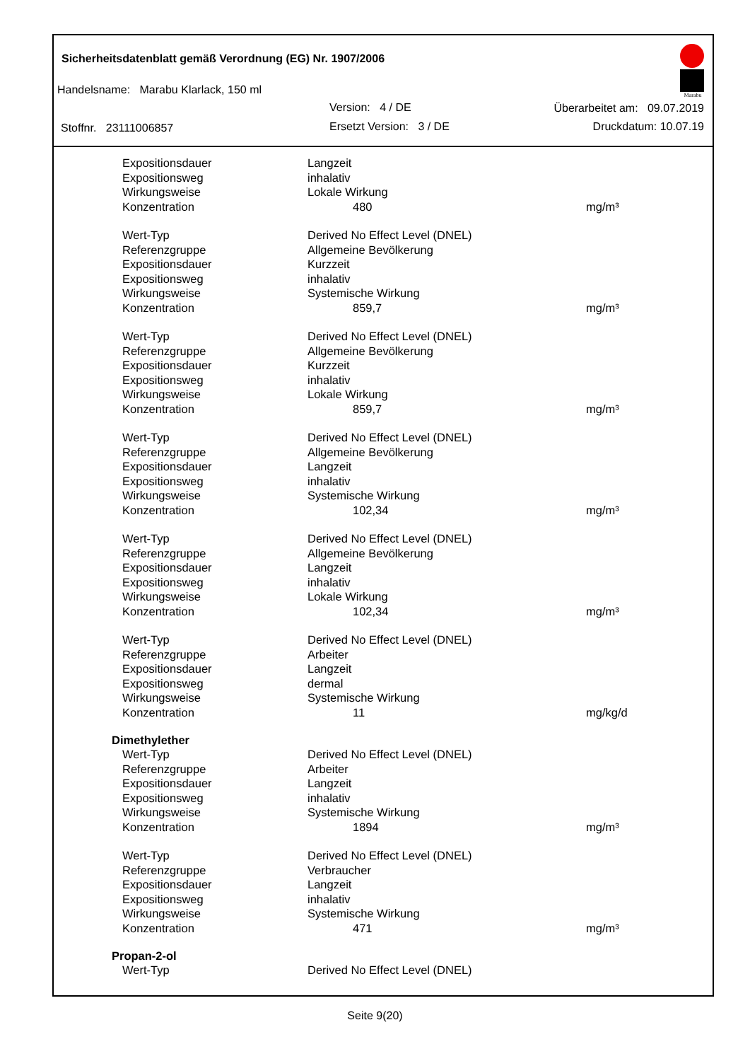Sicherheitsdatenblatt gemäß Verordnung (EG) Nr. 1907/2006
Handelsname: Marabu Klarlack, 150 ml
Version: 4 / DE Überarbeitet am: 09.07.2019
Stoffnr. 23111006857 Ersetzt Version: 3 / DE Druckdatum: 10.07.19
Marabu
| Expositionsdauer | Langzeit | |
| Expositionsweg | inhalativ | |
| Wirkungsweise | Lokale Wirkung | |
| Konzentration | 480 | mg/m³ |
| Wert-Typ | Derived No Effect Level (DNEL) | |
| Referenzgruppe | Allgemeine Bevölkerung | |
| Expositionsdauer | Kurzzeit | |
| Expositionsweg | inhalativ | |
| Wirkungsweise | Systemische Wirkung | |
| Konzentration | 859,7 | mg/m³ |
| Wert-Typ | Derived No Effect Level (DNEL) | |
| Referenzgruppe | Allgemeine Bevölkerung | |
| Expositionsdauer | Kurzzeit | |
| Expositionsweg | inhalativ | |
| Wirkungsweise | Lokale Wirkung | |
| Konzentration | 859,7 | mg/m³ |
| Wert-Typ | Derived No Effect Level (DNEL) | |
| Referenzgruppe | Allgemeine Bevölkerung | |
| Expositionsdauer | Langzeit | |
| Expositionsweg | inhalativ | |
| Wirkungsweise | Systemische Wirkung | |
| Konzentration | 102,34 | mg/m³ |
| Wert-Typ | Derived No Effect Level (DNEL) | |
| Referenzgruppe | Allgemeine Bevölkerung | |
| Expositionsdauer | Langzeit | |
| Expositionsweg | inhalativ | |
| Wirkungsweise | Lokale Wirkung | |
| Konzentration | 102,34 | mg/m³ |
| Wert-Typ | Derived No Effect Level (DNEL) | |
| Referenzgruppe | Arbeiter | |
| Expositionsdauer | Langzeit | |
| Expositionsweg | dermal | |
| Wirkungsweise | Systemische Wirkung | |
| Konzentration | 11 | mg/kg/d |
| Dimethylether | | |
| Wert-Typ | Derived No Effect Level (DNEL) | |
| Referenzgruppe | Arbeiter | |
| Expositionsdauer | Langzeit | |
| Expositionsweg | inhalativ | |
| Wirkungsweise | Systemische Wirkung | |
| Konzentration | 1894 | mg/m³ |
| Wert-Typ | Derived No Effect Level (DNEL) | |
| Referenzgruppe | Verbraucher | |
| Expositionsdauer | Langzeit | |
| Expositionsweg | inhalativ | |
| Wirkungsweise | Systemische Wirkung | |
| Konzentration | 471 | mg/m³ |
| Propan-2-ol | | |
| Wert-Typ | Derived No Effect Level (DNEL) | |
Seite 9(20)